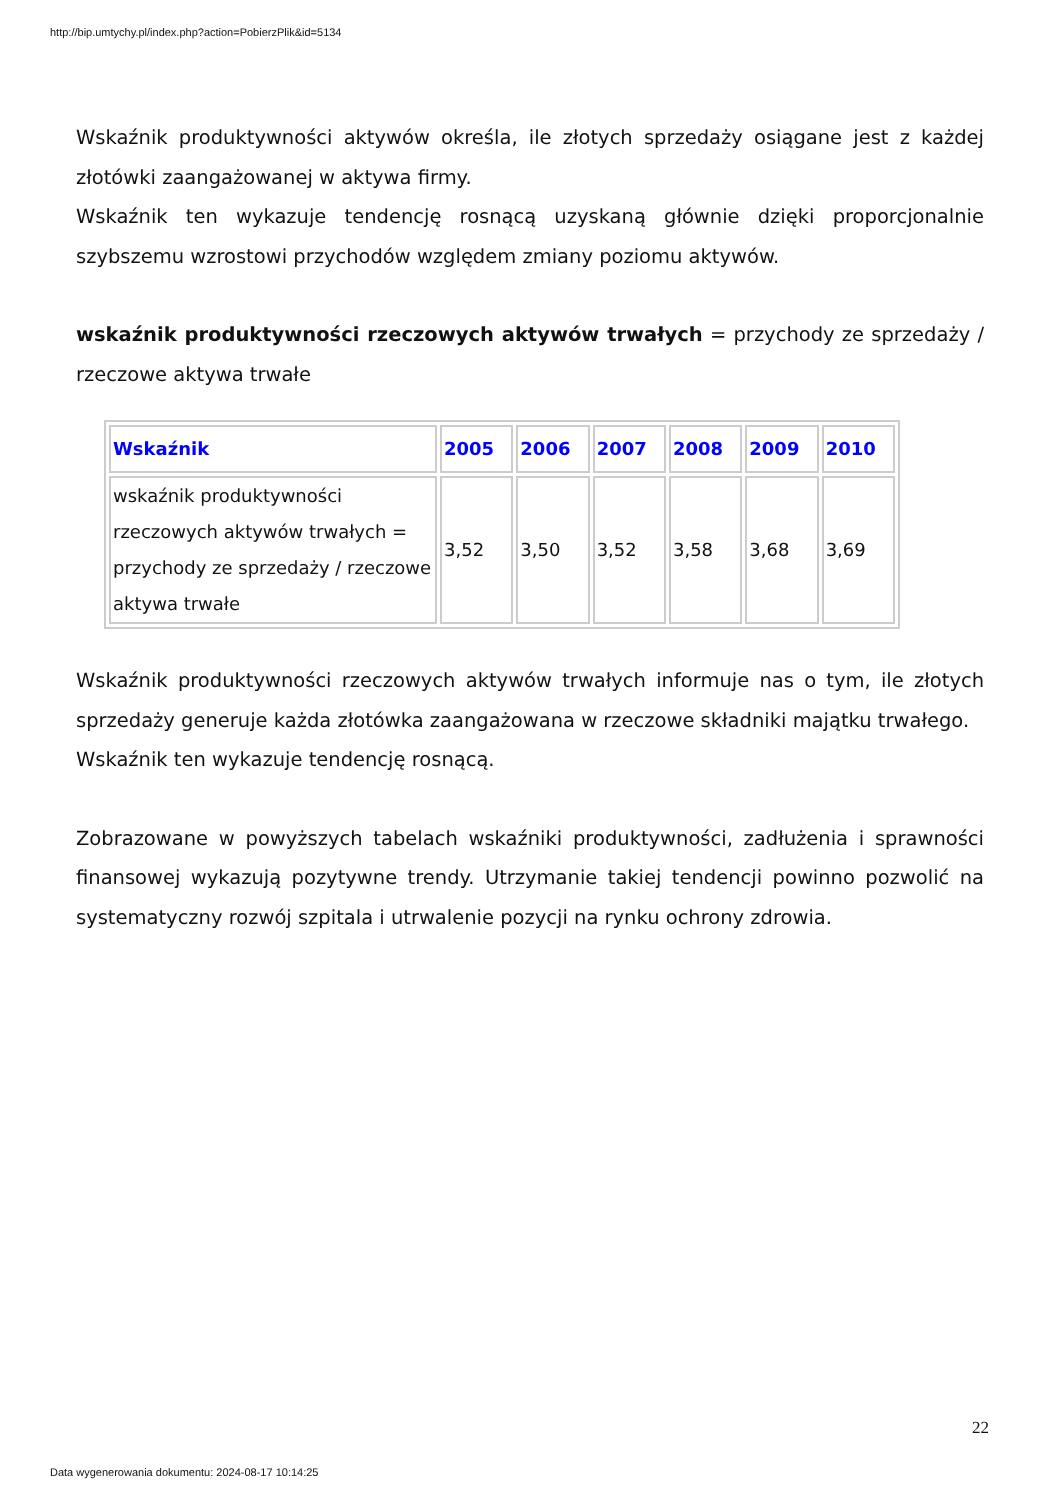http://bip.umtychy.pl/index.php?action=PobierzPlik&id=5134
Wskaźnik produktywności aktywów określa, ile złotych sprzedaży osiągane jest z każdej złotówki zaangażowanej w aktywa firmy.
Wskaźnik ten wykazuje tendencję rosnącą uzyskaną głównie dzięki proporcjonalnie szybszemu wzrostowi przychodów względem zmiany poziomu aktywów.
wskaźnik produktywności rzeczowych aktywów trwałych = przychody ze sprzedaży / rzeczowe aktywa trwałe
| Wskaźnik | 2005 | 2006 | 2007 | 2008 | 2009 | 2010 |
| --- | --- | --- | --- | --- | --- | --- |
| wskaźnik produktywności rzeczowych aktywów trwałych = przychody ze sprzedaży / rzeczowe aktywa trwałe | 3,52 | 3,50 | 3,52 | 3,58 | 3,68 | 3,69 |
Wskaźnik produktywności rzeczowych aktywów trwałych informuje nas o tym, ile złotych sprzedaży generuje każda złotówka zaangażowana w rzeczowe składniki majątku trwałego.
Wskaźnik ten wykazuje tendencję rosnącą.
Zobrazowane w powyższych tabelach wskaźniki produktywności, zadłużenia i sprawności finansowej wykazują pozytywne trendy. Utrzymanie takiej tendencji powinno pozwolić na systematyczny rozwój szpitala i utrwalenie pozycji na rynku ochrony zdrowia.
22
Data wygenerowania dokumentu: 2024-08-17 10:14:25